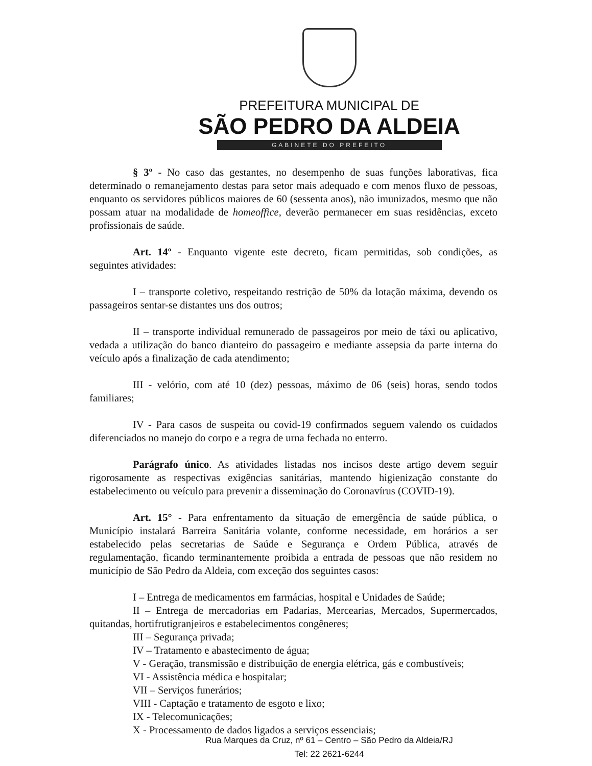PREFEITURA MUNICIPAL DE
SÃO PEDRO DA ALDEIA
GABINETE DO PREFEITO
§ 3º - No caso das gestantes, no desempenho de suas funções laborativas, fica determinado o remanejamento destas para setor mais adequado e com menos fluxo de pessoas, enquanto os servidores públicos maiores de 60 (sessenta anos), não imunizados, mesmo que não possam atuar na modalidade de homeoffice, deverão permanecer em suas residências, exceto profissionais de saúde.
Art. 14º - Enquanto vigente este decreto, ficam permitidas, sob condições, as seguintes atividades:
I – transporte coletivo, respeitando restrição de 50% da lotação máxima, devendo os passageiros sentar-se distantes uns dos outros;
II – transporte individual remunerado de passageiros por meio de táxi ou aplicativo, vedada a utilização do banco dianteiro do passageiro e mediante assepsia da parte interna do veículo após a finalização de cada atendimento;
III - velório, com até 10 (dez) pessoas, máximo de 06 (seis) horas, sendo todos familiares;
IV - Para casos de suspeita ou covid-19 confirmados seguem valendo os cuidados diferenciados no manejo do corpo e a regra de urna fechada no enterro.
Parágrafo único. As atividades listadas nos incisos deste artigo devem seguir rigorosamente as respectivas exigências sanitárias, mantendo higienização constante do estabelecimento ou veículo para prevenir a disseminação do Coronavírus (COVID-19).
Art. 15° - Para enfrentamento da situação de emergência de saúde pública, o Município instalará Barreira Sanitária volante, conforme necessidade, em horários a ser estabelecido pelas secretarias de Saúde e Segurança e Ordem Pública, através de regulamentação, ficando terminantemente proibida a entrada de pessoas que não residem no município de São Pedro da Aldeia, com exceção dos seguintes casos:
I – Entrega de medicamentos em farmácias, hospital e Unidades de Saúde;
II – Entrega de mercadorias em Padarias, Mercearias, Mercados, Supermercados, quitandas, hortifrutigranjeiros e estabelecimentos congêneres;
III – Segurança privada;
IV – Tratamento e abastecimento de água;
V - Geração, transmissão e distribuição de energia elétrica, gás e combustíveis;
VI - Assistência médica e hospitalar;
VII – Serviços funerários;
VIII - Captação e tratamento de esgoto e lixo;
IX - Telecomunicações;
X - Processamento de dados ligados a serviços essenciais;
Rua Marques da Cruz, nº 61 – Centro – São Pedro da Aldeia/RJ
Tel: 22 2621-6244